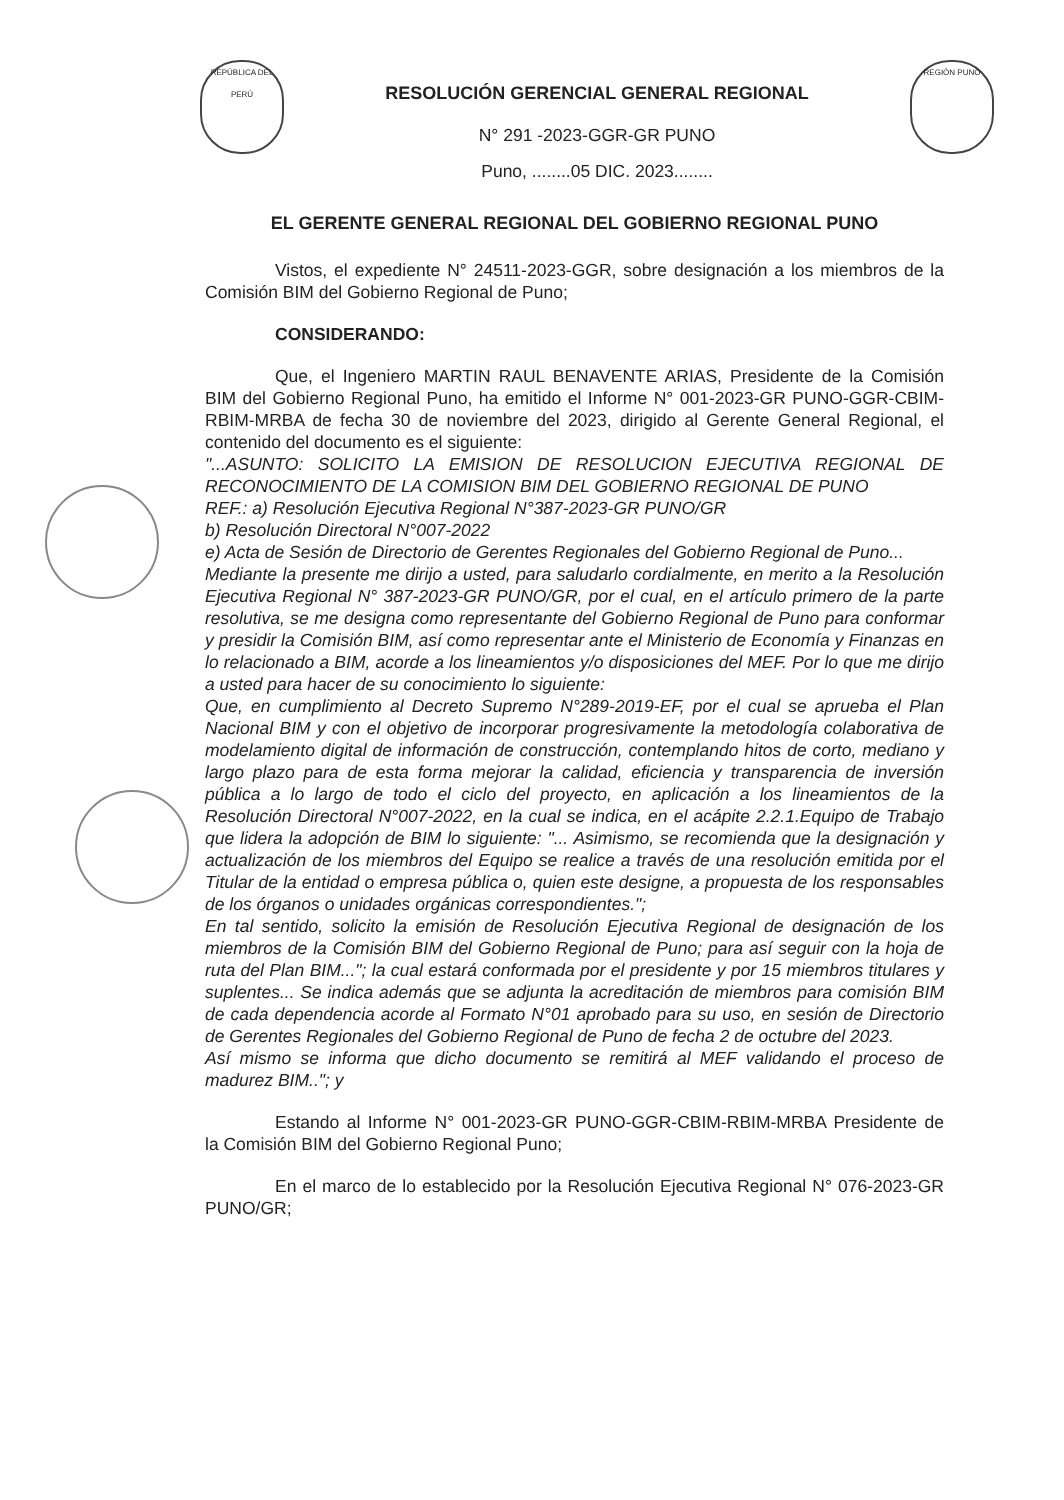REPÚBLICA DEL PERÚ
RESOLUCIÓN GERENCIAL GENERAL REGIONAL
N° 291 -2023-GGR-GR PUNO
Puno, ........05 DIC. 2023........
REGIÓN PUNO
EL GERENTE GENERAL REGIONAL DEL GOBIERNO REGIONAL PUNO
Vistos, el expediente N° 24511-2023-GGR, sobre designación a los miembros de la Comisión BIM del Gobierno Regional de Puno;
CONSIDERANDO:
Que, el Ingeniero MARTIN RAUL BENAVENTE ARIAS, Presidente de la Comisión BIM del Gobierno Regional Puno, ha emitido el Informe N° 001-2023-GR PUNO-GGR-CBIM-RBIM-MRBA de fecha 30 de noviembre del 2023, dirigido al Gerente General Regional, el contenido del documento es el siguiente:
"...ASUNTO: SOLICITO LA EMISION DE RESOLUCION EJECUTIVA REGIONAL DE RECONOCIMIENTO DE LA COMISION BIM DEL GOBIERNO REGIONAL DE PUNO
REF.: a) Resolución Ejecutiva Regional N°387-2023-GR PUNO/GR
b) Resolución Directoral N°007-2022
e) Acta de Sesión de Directorio de Gerentes Regionales del Gobierno Regional de Puno...
Mediante la presente me dirijo a usted, para saludarlo cordialmente, en merito a la Resolución Ejecutiva Regional N° 387-2023-GR PUNO/GR, por el cual, en el artículo primero de la parte resolutiva, se me designa como representante del Gobierno Regional de Puno para conformar y presidir la Comisión BIM, así como representar ante el Ministerio de Economía y Finanzas en lo relacionado a BIM, acorde a los lineamientos y/o disposiciones del MEF. Por lo que me dirijo a usted para hacer de su conocimiento lo siguiente:
Que, en cumplimiento al Decreto Supremo N°289-2019-EF, por el cual se aprueba el Plan Nacional BIM y con el objetivo de incorporar progresivamente la metodología colaborativa de modelamiento digital de información de construcción, contemplando hitos de corto, mediano y largo plazo para de esta forma mejorar la calidad, eficiencia y transparencia de inversión pública a lo largo de todo el ciclo del proyecto, en aplicación a los lineamientos de la Resolución Directoral N°007-2022, en la cual se indica, en el acápite 2.2.1.Equipo de Trabajo que lidera la adopción de BIM lo siguiente: "... Asimismo, se recomienda que la designación y actualización de los miembros del Equipo se realice a través de una resolución emitida por el Titular de la entidad o empresa pública o, quien este designe, a propuesta de los responsables de los órganos o unidades orgánicas correspondientes.";
En tal sentido, solicito la emisión de Resolución Ejecutiva Regional de designación de los miembros de la Comisión BIM del Gobierno Regional de Puno; para así seguir con la hoja de ruta del Plan BIM..."; la cual estará conformada por el presidente y por 15 miembros titulares y suplentes... Se indica además que se adjunta la acreditación de miembros para comisión BIM de cada dependencia acorde al Formato N°01 aprobado para su uso, en sesión de Directorio de Gerentes Regionales del Gobierno Regional de Puno de fecha 2 de octubre del 2023.
Así mismo se informa que dicho documento se remitirá al MEF validando el proceso de madurez BIM.."; y
Estando al Informe N° 001-2023-GR PUNO-GGR-CBIM-RBIM-MRBA Presidente de la Comisión BIM del Gobierno Regional Puno;
En el marco de lo establecido por la Resolución Ejecutiva Regional N° 076-2023-GR PUNO/GR;